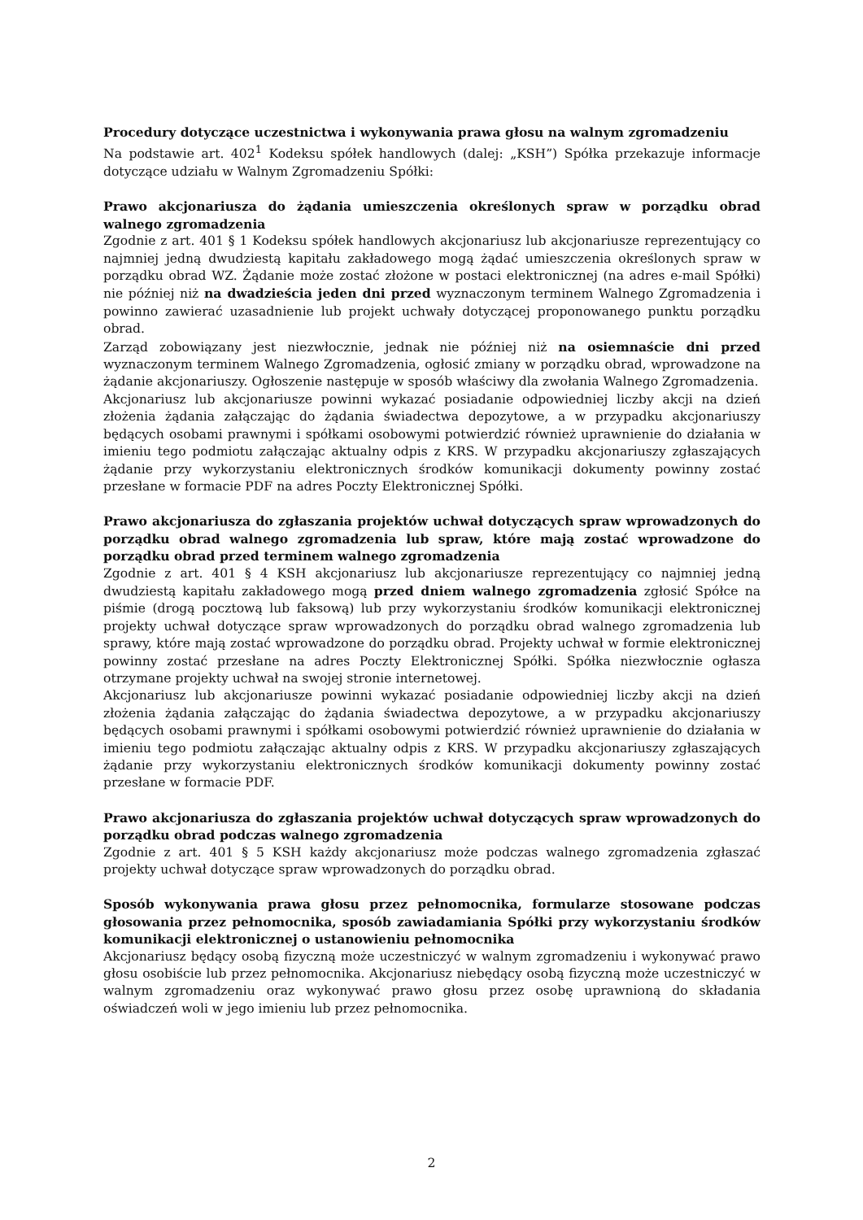Procedury dotyczące uczestnictwa i wykonywania prawa głosu na walnym zgromadzeniu
Na podstawie art. 402<sup>1</sup> Kodeksu spółek handlowych (dalej: „KSH”) Spółka przekazuje informacje dotyczące udziału w Walnym Zgromadzeniu Spółki:
Prawo akcjonariusza do żądania umieszczenia określonych spraw w porządku obrad walnego zgromadzenia
Zgodnie z art. 401 § 1 Kodeksu spółek handlowych akcjonariusz lub akcjonariusze reprezentujący co najmniej jedną dwudziestą kapitału zakładowego mogą żądać umieszczenia określonych spraw w porządku obrad WZ. Żądanie może zostać złożone w postaci elektronicznej (na adres e-mail Spółki) nie później niż na dwadzieścia jeden dni przed wyznaczonym terminem Walnego Zgromadzenia i powinno zawierać uzasadnienie lub projekt uchwały dotyczącej proponowanego punktu porządku obrad.
Zarząd zobowiązany jest niezwłocznie, jednak nie później niż na osiemnaście dni przed wyznaczonym terminem Walnego Zgromadzenia, ogłosić zmiany w porządku obrad, wprowadzone na żądanie akcjonariuszy. Ogłoszenie następuje w sposób właściwy dla zwołania Walnego Zgromadzenia.
Akcjonariusz lub akcjonariusze powinni wykazać posiadanie odpowiedniej liczby akcji na dzień złożenia żądania załączając do żądania świadectwa depozytowe, a w przypadku akcjonariuszy będących osobami prawnymi i spółkami osobowymi potwierdzić również uprawnienie do działania w imieniu tego podmiotu załączając aktualny odpis z KRS. W przypadku akcjonariuszy zgłaszających żądanie przy wykorzystaniu elektronicznych środków komunikacji dokumenty powinny zostać przesłane w formacie PDF na adres Poczty Elektronicznej Spółki.
Prawo akcjonariusza do zgłaszania projektów uchwał dotyczących spraw wprowadzonych do porządku obrad walnego zgromadzenia lub spraw, które mają zostać wprowadzone do porządku obrad przed terminem walnego zgromadzenia
Zgodnie z art. 401 § 4 KSH akcjonariusz lub akcjonariusze reprezentujący co najmniej jedną dwudziestą kapitału zakładowego mogą przed dniem walnego zgromadzenia zgłosić Spółce na piśmie (drogą pocztową lub faksową) lub przy wykorzystaniu środków komunikacji elektronicznej projekty uchwał dotyczące spraw wprowadzonych do porządku obrad walnego zgromadzenia lub sprawy, które mają zostać wprowadzone do porządku obrad. Projekty uchwał w formie elektronicznej powinny zostać przesłane na adres Poczty Elektronicznej Spółki. Spółka niezwłocznie ogłasza otrzymane projekty uchwał na swojej stronie internetowej.
Akcjonariusz lub akcjonariusze powinni wykazać posiadanie odpowiedniej liczby akcji na dzień złożenia żądania załączając do żądania świadectwa depozytowe, a w przypadku akcjonariuszy będących osobami prawnymi i spółkami osobowymi potwierdzić również uprawnienie do działania w imieniu tego podmiotu załączając aktualny odpis z KRS. W przypadku akcjonariuszy zgłaszających żądanie przy wykorzystaniu elektronicznych środków komunikacji dokumenty powinny zostać przesłane w formacie PDF.
Prawo akcjonariusza do zgłaszania projektów uchwał dotyczących spraw wprowadzonych do porządku obrad podczas walnego zgromadzenia
Zgodnie z art. 401 § 5 KSH każdy akcjonariusz może podczas walnego zgromadzenia zgłaszać projekty uchwał dotyczące spraw wprowadzonych do porządku obrad.
Sposób wykonywania prawa głosu przez pełnomocnika, formularze stosowane podczas głosowania przez pełnomocnika, sposób zawiadamiania Spółki przy wykorzystaniu środków komunikacji elektronicznej o ustanowieniu pełnomocnika
Akcjonariusz będący osobą fizyczną może uczestniczyć w walnym zgromadzeniu i wykonywać prawo głosu osobiście lub przez pełnomocnika. Akcjonariusz niebędący osobą fizyczną może uczestniczyć w walnym zgromadzeniu oraz wykonywać prawo głosu przez osobę uprawnioną do składania oświadczeń woli w jego imieniu lub przez pełnomocnika.
2